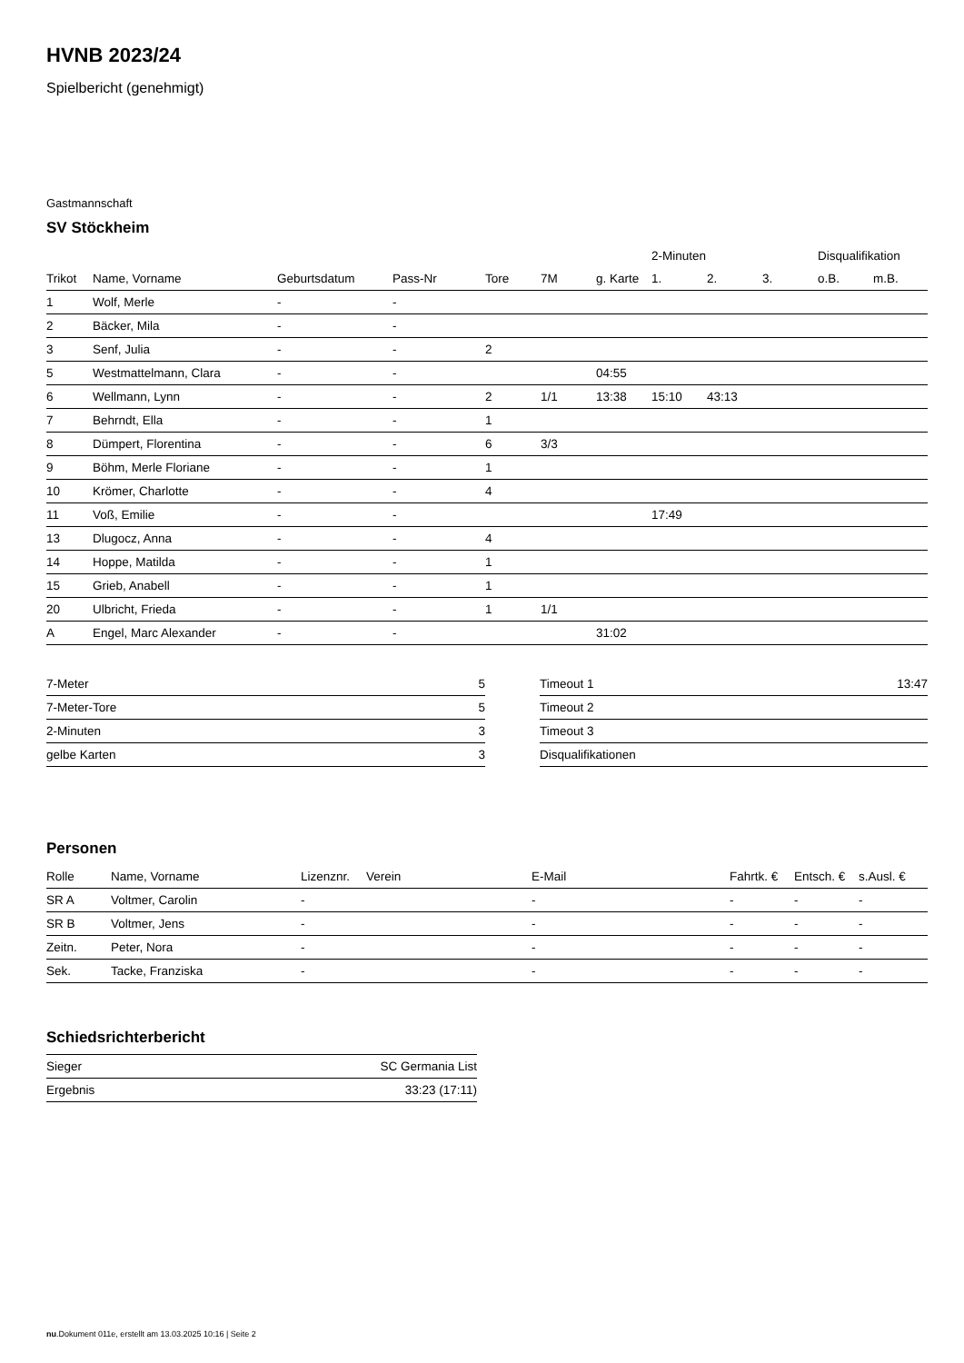HVNB 2023/24
Spielbericht (genehmigt)
Gastmannschaft
SV Stöckheim
| | | | | | | | 2-Minuten | | | Disqualifikation | |
| --- | --- | --- | --- | --- | --- | --- | --- | --- | --- | --- | --- |
| Trikot | Name, Vorname | Geburtsdatum | Pass-Nr | Tore | 7M | g. Karte | 1. | 2. | 3. | o.B. | m.B. |
| 1 | Wolf, Merle | - | - | | | | | | | | |
| 2 | Bäcker, Mila | - | - | | | | | | | | |
| 3 | Senf, Julia | - | - | 2 | | | | | | | |
| 5 | Westmattelmann, Clara | - | - | | | 04:55 | | | | | |
| 6 | Wellmann, Lynn | - | - | 2 | 1/1 | 13:38 | 15:10 | 43:13 | | | |
| 7 | Behrndt, Ella | - | - | 1 | | | | | | | |
| 8 | Dümpert, Florentina | - | - | 6 | 3/3 | | | | | | |
| 9 | Böhm, Merle Floriane | - | - | 1 | | | | | | | |
| 10 | Krömer, Charlotte | - | - | 4 | | | | | | | |
| 11 | Voß, Emilie | - | - | | | | 17:49 | | | | |
| 13 | Dlugocz, Anna | - | - | 4 | | | | | | | |
| 14 | Hoppe, Matilda | - | - | 1 | | | | | | | |
| 15 | Grieb, Anabell | - | - | 1 | | | | | | | |
| 20 | Ulbricht, Frieda | - | - | 1 | 1/1 | | | | | | |
| A | Engel, Marc Alexander | - | - | | | 31:02 | | | | | |
| 7-Meter | 5 |
| 7-Meter-Tore | 5 |
| 2-Minuten | 3 |
| gelbe Karten | 3 |
| Timeout 1 | 13:47 |
| Timeout 2 | |
| Timeout 3 | |
| Disqualifikationen | |
Personen
| Rolle | Name, Vorname | Lizenznr. | Verein | E-Mail | Fahrtk. € | Entsch. € | s.Ausl. € |
| --- | --- | --- | --- | --- | --- | --- | --- |
| SR A | Voltmer, Carolin | - | | - | - | - | - |
| SR B | Voltmer, Jens | - | | - | - | - | - |
| Zeitn. | Peter, Nora | - | | - | - | - | - |
| Sek. | Tacke, Franziska | - | | - | - | - | - |
Schiedsrichterbericht
| Sieger | SC Germania List |
| Ergebnis | 33:23 (17:11) |
nu.Dokument 011e, erstellt am 13.03.2025 10:16 | Seite 2